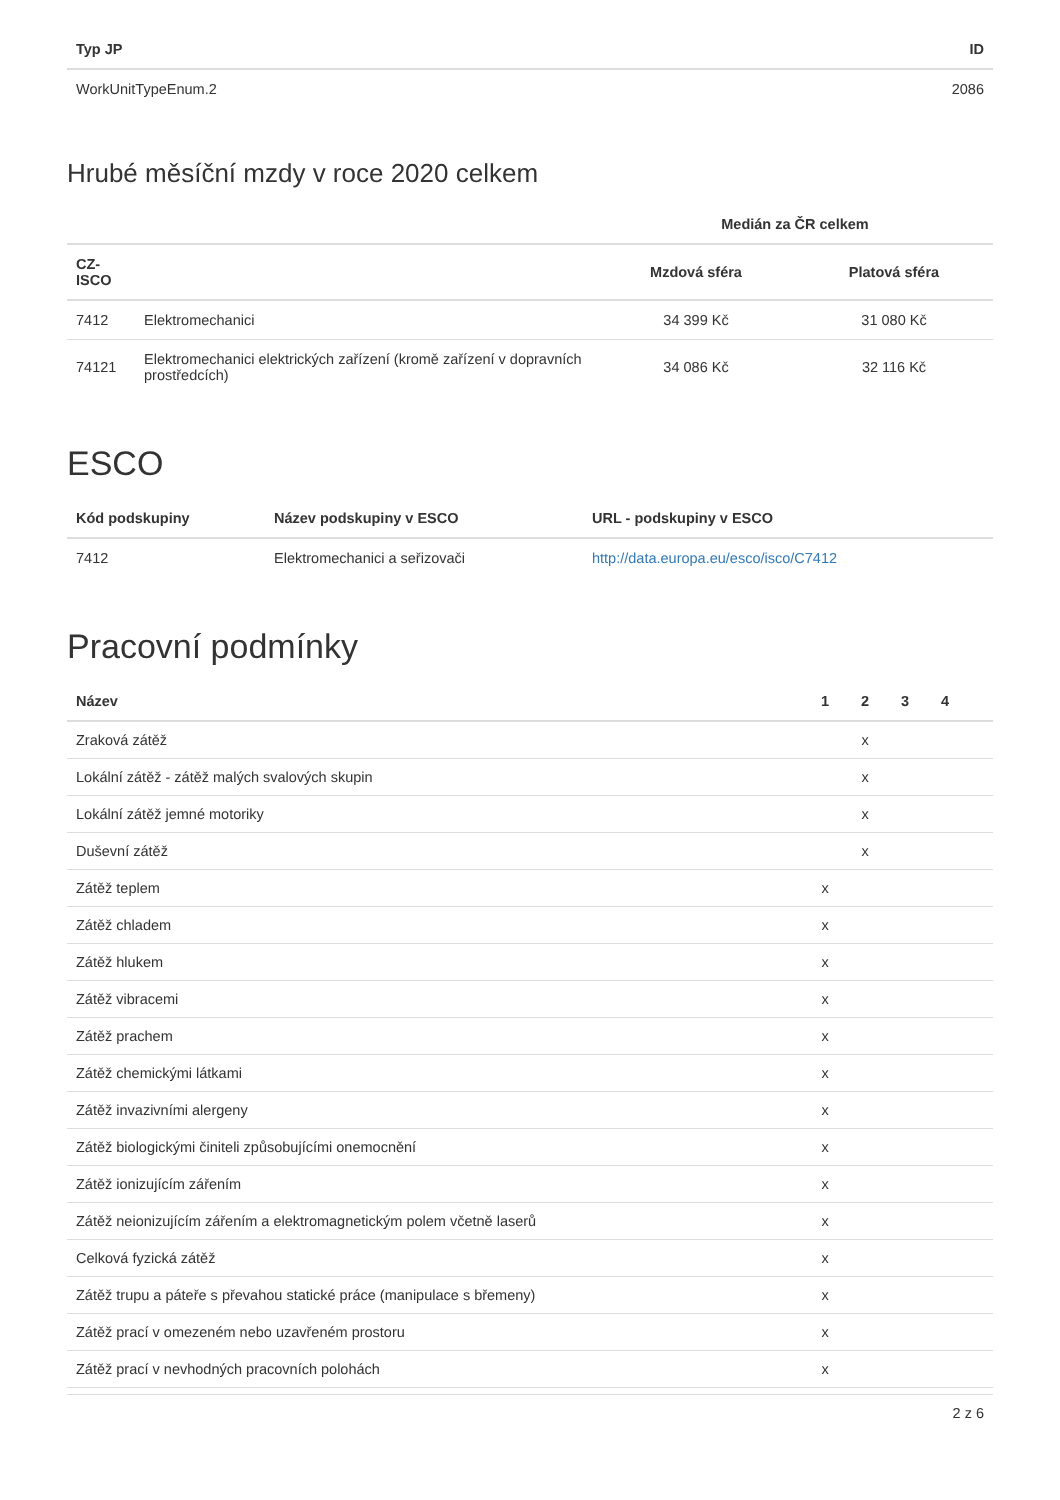| Typ JP | ID |
| --- | --- |
| WorkUnitTypeEnum.2 | 2086 |
Hrubé měsíční mzdy v roce 2020 celkem
| | | Medián za ČR celkem | |
| --- | --- | --- | --- |
| CZ- ISCO | | Mzdová sféra | Platová sféra |
| 7412 | Elektromechanici | 34 399 Kč | 31 080 Kč |
| 74121 | Elektromechanici elektrických zařízení (kromě zařízení v dopravních prostředcích) | 34 086 Kč | 32 116 Kč |
ESCO
| Kód podskupiny | Název podskupiny v ESCO | URL - podskupiny v ESCO |
| --- | --- | --- |
| 7412 | Elektromechanici a seřizovači | http://data.europa.eu/esco/isco/C7412 |
Pracovní podmínky
| Název | 1 | 2 | 3 | 4 | |
| --- | --- | --- | --- | --- | --- |
| Zraková zátěž | | x | | | |
| Lokální zátěž - zátěž malých svalových skupin | | x | | | |
| Lokální zátěž jemné motoriky | | x | | | |
| Duševní zátěž | | x | | | |
| Zátěž teplem | x | | | | |
| Zátěž chladem | x | | | | |
| Zátěž hlukem | x | | | | |
| Zátěž vibracemi | x | | | | |
| Zátěž prachem | x | | | | |
| Zátěž chemickými látkami | x | | | | |
| Zátěž invazivními alergeny | x | | | | |
| Zátěž biologickými činiteli způsobujícími onemocnění | x | | | | |
| Zátěž ionizujícím zářením | x | | | | |
| Zátěž neionizujícím zářením a elektromagnetickým polem včetně laserů | x | | | | |
| Celková fyzická zátěž | x | | | | |
| Zátěž trupu a páteře s převahou statické práce (manipulace s břemeny) | x | | | | |
| Zátěž prací v omezeném nebo uzavřeném prostoru | x | | | | |
| Zátěž prací v nevhodných pracovních polohách | x | | | | |
2 z 6